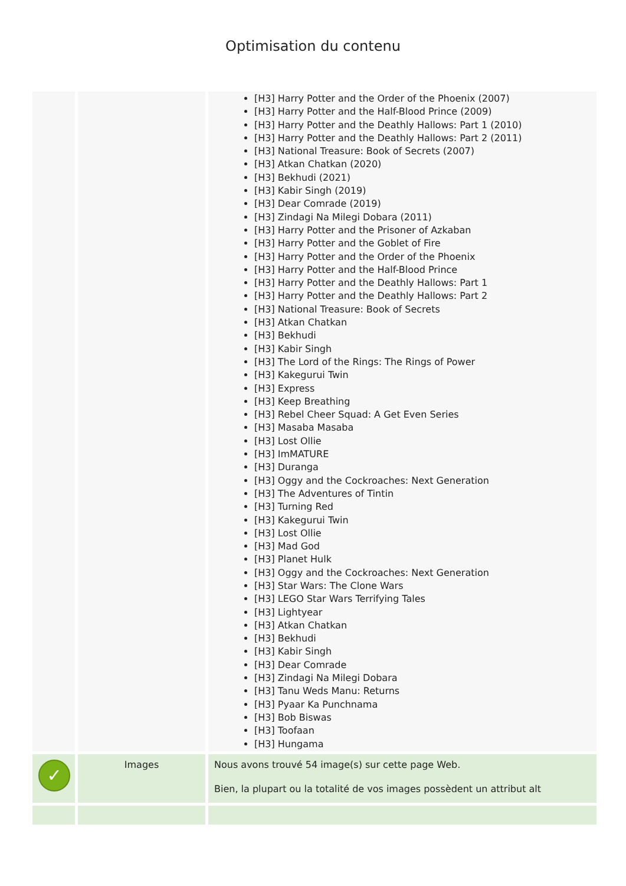Optimisation du contenu
| | | [H3] Harry Potter and the Order of the Phoenix (2007) [H3] Harry Potter and the Half-Blood Prince (2009) [H3] Harry Potter and the Deathly Hallows: Part 1 (2010) [H3] Harry Potter and the Deathly Hallows: Part 2 (2011) [H3] National Treasure: Book of Secrets (2007) [H3] Atkan Chatkan (2020) [H3] Bekhudi (2021) [H3] Kabir Singh (2019) [H3] Dear Comrade (2019) [H3] Zindagi Na Milegi Dobara (2011) [H3] Harry Potter and the Prisoner of Azkaban [H3] Harry Potter and the Goblet of Fire [H3] Harry Potter and the Order of the Phoenix [H3] Harry Potter and the Half-Blood Prince [H3] Harry Potter and the Deathly Hallows: Part 1 [H3] Harry Potter and the Deathly Hallows: Part 2 [H3] National Treasure: Book of Secrets [H3] Atkan Chatkan [H3] Bekhudi [H3] Kabir Singh [H3] The Lord of the Rings: The Rings of Power [H3] Kakegurui Twin [H3] Express [H3] Keep Breathing [H3] Rebel Cheer Squad: A Get Even Series [H3] Masaba Masaba [H3] Lost Ollie [H3] ImMATURE [H3] Duranga [H3] Oggy and the Cockroaches: Next Generation [H3] The Adventures of Tintin [H3] Turning Red [H3] Kakegurui Twin [H3] Lost Ollie [H3] Mad God [H3] Planet Hulk [H3] Oggy and the Cockroaches: Next Generation [H3] Star Wars: The Clone Wars [H3] LEGO Star Wars Terrifying Tales [H3] Lightyear [H3] Atkan Chatkan [H3] Bekhudi [H3] Kabir Singh [H3] Dear Comrade [H3] Zindagi Na Milegi Dobara [H3] Tanu Weds Manu: Returns [H3] Pyaar Ka Punchnama [H3] Bob Biswas [H3] Toofaan [H3] Hungama |
| ✓ | Images | Nous avons trouvé 54 image(s) sur cette page Web. Bien, la plupart ou la totalité de vos images possèdent un attribut alt |